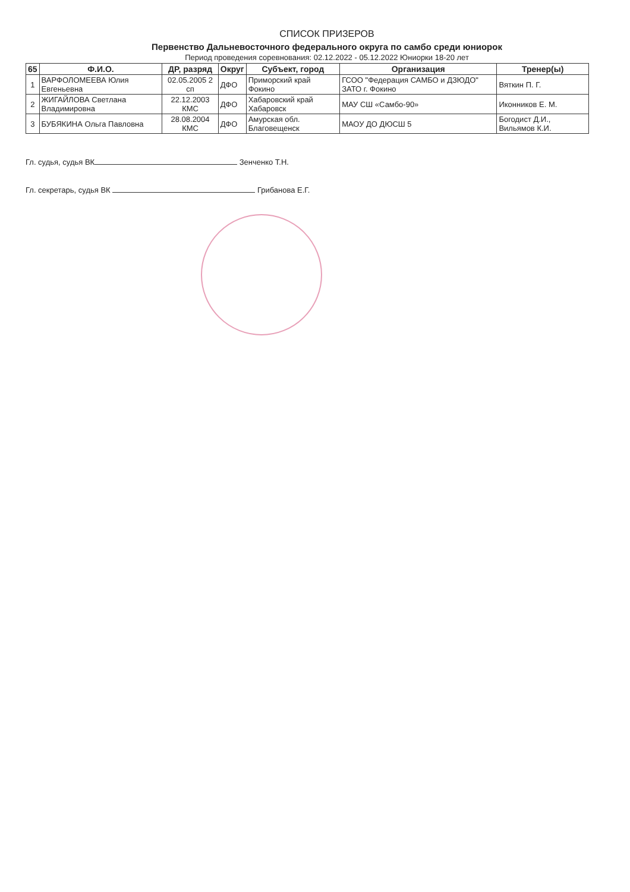СПИСОК ПРИЗЕРОВ
Первенство Дальневосточного федерального округа по самбо среди юниорок
Период проведения соревнования: 02.12.2022 - 05.12.2022 Юниорки 18-20 лет
| 65 | Ф.И.О. | ДР, разряд | Округ | Субъект, город | Организация | Тренер(ы) |
| --- | --- | --- | --- | --- | --- | --- |
| 1 | ВАРФОЛОМЕЕВА Юлия Евгеньевна | 02.05.2005 2 сп | ДФО | Приморский край Фокино | ГСОО "Федерация САМБО и ДЗЮДО" ЗАТО г. Фокино | Вяткин П. Г. |
| 2 | ЖИГАЙЛОВА Светлана Владимировна | 22.12.2003 КМС | ДФО | Хабаровский край Хабаровск | МАУ СШ «Самбо-90» | Иконников Е. М. |
| 3 | БУБЯКИНА Ольга Павловна | 28.08.2004 КМС | ДФО | Амурская обл. Благовещенск | МАОУ ДО ДЮСШ 5 | Богодист Д.И., Вильямов К.И. |
Гл. судья, судья ВК Зенченко Т.Н.
Гл. секретарь, судья ВК Грибанова Е.Г.